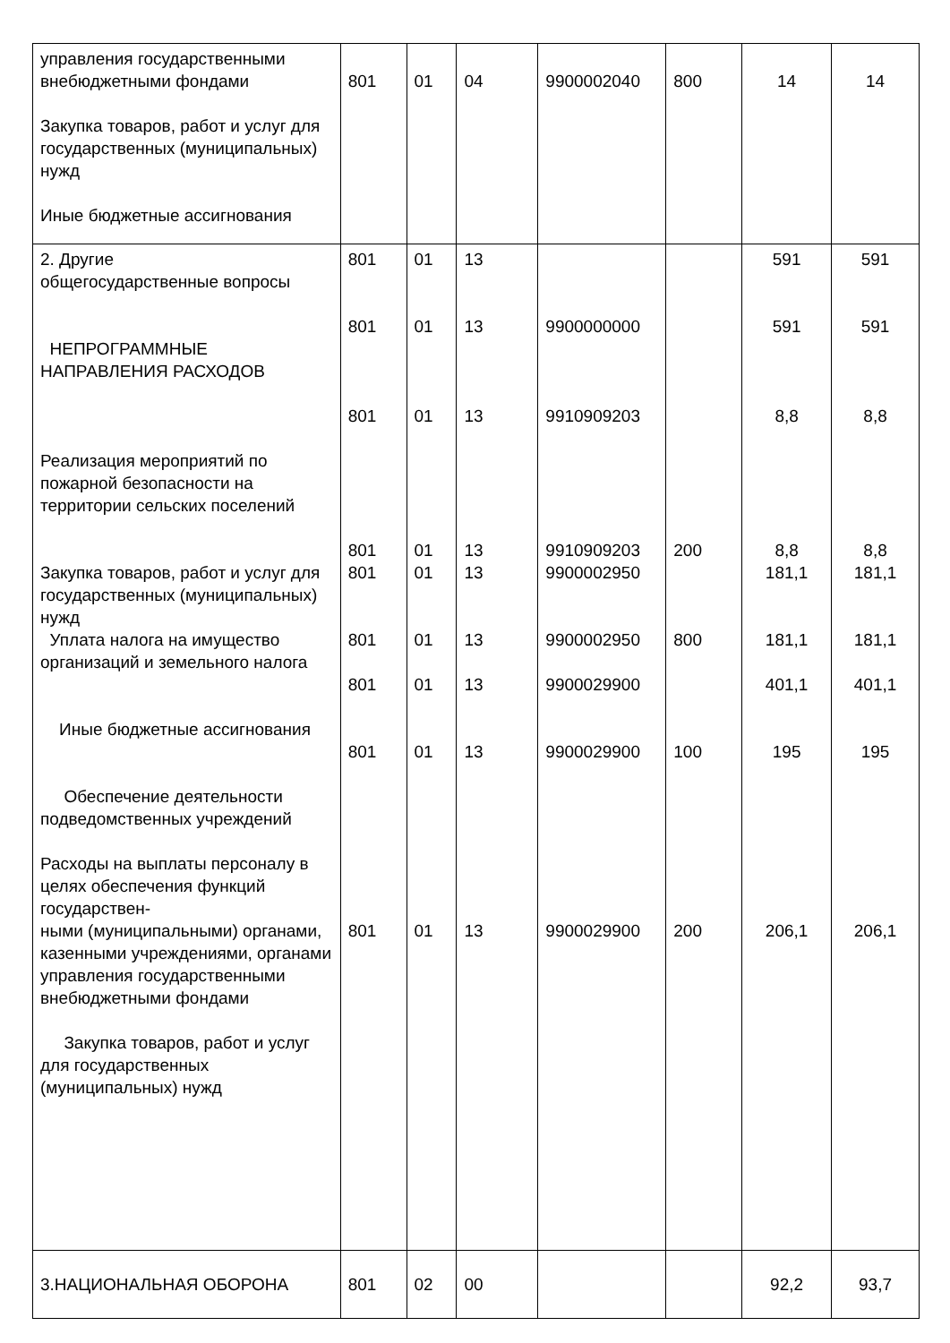| управления государственными внебюджетными фондами Закупка товаров, работ и услуг для государственных (муниципальных) нужд Иные бюджетные ассигнования | 801 | 01 | 04 | 9900002040 | 800 | 14 | 14 |
| 2. Другие общегосударственные вопросы НЕПРОГРАММНЫЕ НАПРАВЛЕНИЯ РАСХОДОВ Реализация мероприятий по пожарной безопасности на территории сельских поселений Закупка товаров, работ и услуг для государственных (муниципальных) нужд Уплата налога на имущество организаций и земельного налога Иные бюджетные ассигнования Обеспечение деятельности подведомственных учреждений Расходы на выплаты персоналу в целях обеспечения функций государствен- ными (муниципальными) органами, казенными учреждениями, органами управления государственными внебюджетными фондами Закупка товаров, работ и услуг для государственных (муниципальных) нужд | 801 801 801 801 801 801 801 801 801 | 01 01 01 01 01 01 01 01 01 | 13 13 13 13 13 13 13 13 13 | 9900000000 9910909203 9910909203 9900002950 9900002950 9900029900 9900029900 9900029900 | 200 800 100 200 | 591 591 8,8 8,8 181,1 181,1 401,1 195 206,1 | 591 591 8,8 8,8 181,1 181,1 401,1 195 206,1 |
| 3.НАЦИОНАЛЬНАЯ ОБОРОНА | 801 | 02 | 00 | | | 92,2 | 93,7 |